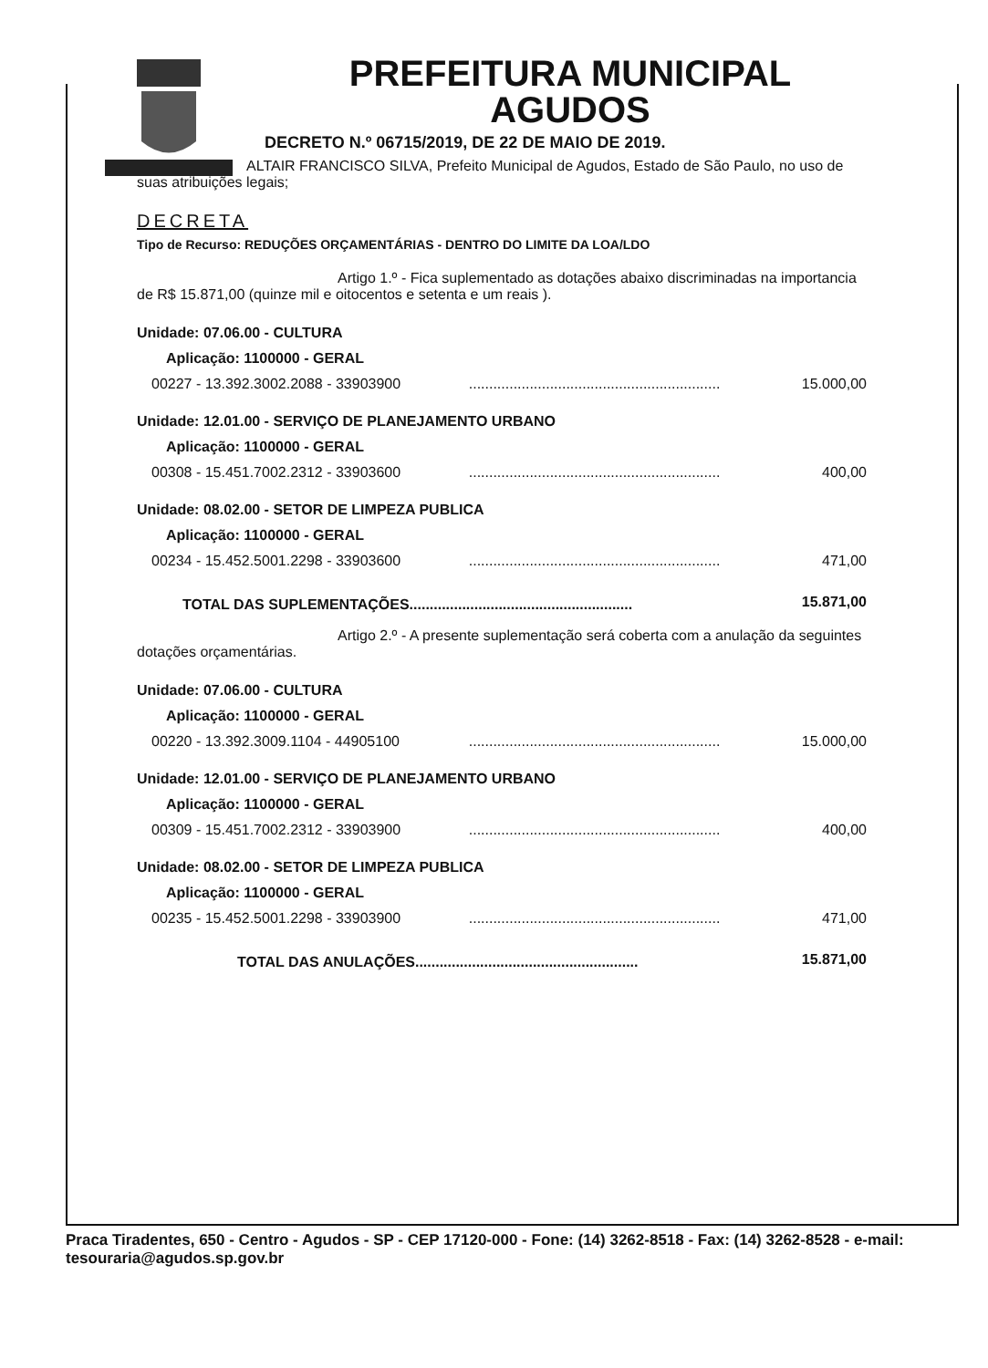PREFEITURA MUNICIPAL
AGUDOS
DECRETO N.º 06715/2019, DE 22 DE MAIO DE 2019.
ALTAIR FRANCISCO SILVA, Prefeito Municipal de Agudos, Estado de São Paulo, no uso de suas atribuições legais;
DECRETA
Tipo de Recurso: REDUÇÕES ORÇAMENTÁRIAS - DENTRO DO LIMITE DA LOA/LDO
Artigo 1.º - Fica suplementado as dotações abaixo discriminadas na importancia de R$ 15.871,00 (quinze mil e oitocentos e setenta e um reais ).
| Unidade: 07.06.00 - CULTURA | | |
| Aplicação: 1100000 - GERAL | | |
| 00227 - 13.392.3002.2088 - 33903900 | .............................................................. | 15.000,00 |
| Unidade: 12.01.00 - SERVIÇO DE PLANEJAMENTO URBANO | | |
| Aplicação: 1100000 - GERAL | | |
| 00308 - 15.451.7002.2312 - 33903600 | .............................................................. | 400,00 |
| Unidade: 08.02.00 - SETOR DE LIMPEZA PUBLICA | | |
| Aplicação: 1100000 - GERAL | | |
| 00234 - 15.452.5001.2298 - 33903600 | .............................................................. | 471,00 |
| TOTAL DAS SUPLEMENTAÇÕES....................................................... | | 15.871,00 |
Artigo 2.º - A presente suplementação será coberta com a anulação da seguintes dotações orçamentárias.
| Unidade: 07.06.00 - CULTURA | | |
| Aplicação: 1100000 - GERAL | | |
| 00220 - 13.392.3009.1104 - 44905100 | .............................................................. | 15.000,00 |
| Unidade: 12.01.00 - SERVIÇO DE PLANEJAMENTO URBANO | | |
| Aplicação: 1100000 - GERAL | | |
| 00309 - 15.451.7002.2312 - 33903900 | .............................................................. | 400,00 |
| Unidade: 08.02.00 - SETOR DE LIMPEZA PUBLICA | | |
| Aplicação: 1100000 - GERAL | | |
| 00235 - 15.452.5001.2298 - 33903900 | .............................................................. | 471,00 |
| TOTAL DAS ANULAÇÕES....................................................... | | 15.871,00 |
Praca Tiradentes, 650 - Centro - Agudos - SP - CEP 17120-000 - Fone: (14) 3262-8518 - Fax: (14) 3262-8528 - e-mail: tesouraria@agudos.sp.gov.br